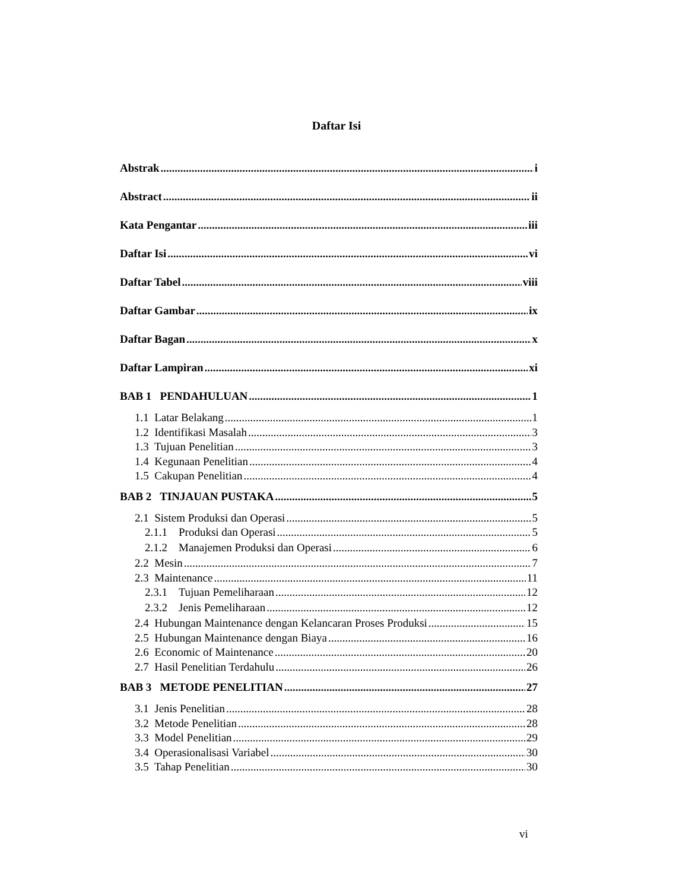Daftar Isi
Abstrak i
Abstract ii
Kata Pengantar iii
Daftar Isi vi
Daftar Tabel viii
Daftar Gambar ix
Daftar Bagan x
Daftar Lampiran xi
BAB 1 PENDAHULUAN 1
1.1 Latar Belakang 1
1.2 Identifikasi Masalah 3
1.3 Tujuan Penelitian 3
1.4 Kegunaan Penelitian 4
1.5 Cakupan Penelitian 4
BAB 2 TINJAUAN PUSTAKA 5
2.1 Sistem Produksi dan Operasi 5
2.1.1 Produksi dan Operasi 5
2.1.2 Manajemen Produksi dan Operasi 6
2.2 Mesin 7
2.3 Maintenance 11
2.3.1 Tujuan Pemeliharaan 12
2.3.2 Jenis Pemeliharaan 12
2.4 Hubungan Maintenance dengan Kelancaran Proses Produksi 15
2.5 Hubungan Maintenance dengan Biaya 16
2.6 Economic of Maintenance 20
2.7 Hasil Penelitian Terdahulu 26
BAB 3 METODE PENELITIAN 27
3.1 Jenis Penelitian 28
3.2 Metode Penelitian 28
3.3 Model Penelitian 29
3.4 Operasionalisasi Variabel 30
3.5 Tahap Penelitian 30
vi